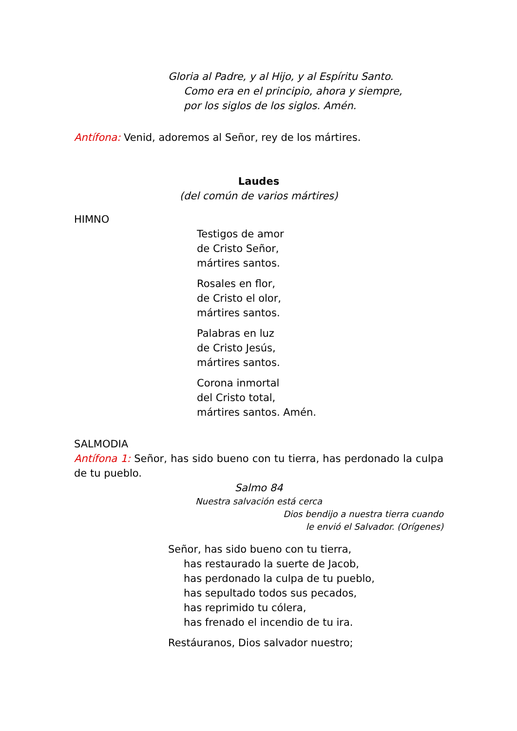Gloria al Padre, y al Hijo, y al Espíritu Santo.
Como era en el principio, ahora y siempre,
por los siglos de los siglos. Amén.
Antífona: Venid, adoremos al Señor, rey de los mártires.
Laudes
(del común de varios mártires)
HIMNO
Testigos de amor
de Cristo Señor,
mártires santos.
Rosales en flor,
de Cristo el olor,
mártires santos.
Palabras en luz
de Cristo Jesús,
mártires santos.
Corona inmortal
del Cristo total,
mártires santos. Amén.
SALMODIA
Antífona 1: Señor, has sido bueno con tu tierra, has perdonado la culpa de tu pueblo.
Salmo 84
Nuestra salvación está cerca
Dios bendijo a nuestra tierra cuando
le envió el Salvador. (Orígenes)
Señor, has sido bueno con tu tierra,
has restaurado la suerte de Jacob,
has perdonado la culpa de tu pueblo,
has sepultado todos sus pecados,
has reprimido tu cólera,
has frenado el incendio de tu ira.
Restáuranos, Dios salvador nuestro;